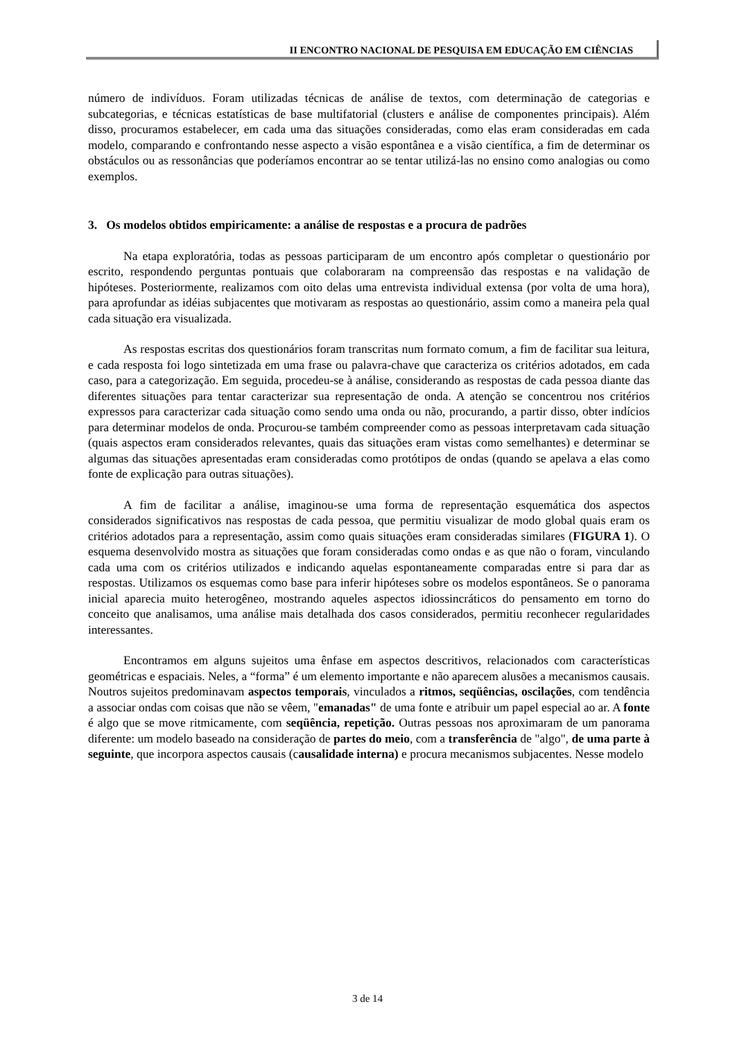II ENCONTRO NACIONAL DE PESQUISA EM EDUCAÇÃO EM CIÊNCIAS
número de indivíduos. Foram utilizadas técnicas de análise de textos, com determinação de categorias e subcategorias, e técnicas estatísticas de base multifatorial (clusters e análise de componentes principais). Além disso, procuramos estabelecer, em cada uma das situações consideradas, como elas eram consideradas em cada modelo, comparando e confrontando nesse aspecto a visão espontânea e a visão científica, a fim de determinar os obstáculos ou as ressonâncias que poderíamos encontrar ao se tentar utilizá-las no ensino como analogias ou como exemplos.
3. Os modelos obtidos empiricamente: a análise de respostas e a procura de padrões
Na etapa exploratória, todas as pessoas participaram de um encontro após completar o questionário por escrito, respondendo perguntas pontuais que colaboraram na compreensão das respostas e na validação de hipóteses. Posteriormente, realizamos com oito delas uma entrevista individual extensa (por volta de uma hora), para aprofundar as idéias subjacentes que motivaram as respostas ao questionário, assim como a maneira pela qual cada situação era visualizada.
As respostas escritas dos questionários foram transcritas num formato comum, a fim de facilitar sua leitura, e cada resposta foi logo sintetizada em uma frase ou palavra-chave que caracteriza os critérios adotados, em cada caso, para a categorização. Em seguida, procedeu-se à análise, considerando as respostas de cada pessoa diante das diferentes situações para tentar caracterizar sua representação de onda. A atenção se concentrou nos critérios expressos para caracterizar cada situação como sendo uma onda ou não, procurando, a partir disso, obter indícios para determinar modelos de onda. Procurou-se também compreender como as pessoas interpretavam cada situação (quais aspectos eram considerados relevantes, quais das situações eram vistas como semelhantes) e determinar se algumas das situações apresentadas eram consideradas como protótipos de ondas (quando se apelava a elas como fonte de explicação para outras situações).
A fim de facilitar a análise, imaginou-se uma forma de representação esquemática dos aspectos considerados significativos nas respostas de cada pessoa, que permitiu visualizar de modo global quais eram os critérios adotados para a representação, assim como quais situações eram consideradas similares (FIGURA 1). O esquema desenvolvido mostra as situações que foram consideradas como ondas e as que não o foram, vinculando cada uma com os critérios utilizados e indicando aquelas espontaneamente comparadas entre si para dar as respostas. Utilizamos os esquemas como base para inferir hipóteses sobre os modelos espontâneos. Se o panorama inicial aparecia muito heterogêneo, mostrando aqueles aspectos idiossincráticos do pensamento em torno do conceito que analisamos, uma análise mais detalhada dos casos considerados, permitiu reconhecer regularidades interessantes.
Encontramos em alguns sujeitos uma ênfase em aspectos descritivos, relacionados com características geométricas e espaciais. Neles, a “forma” é um elemento importante e não aparecem alusões a mecanismos causais. Noutros sujeitos predominavam aspectos temporais, vinculados a ritmos, seqüências, oscilações, com tendência a associar ondas com coisas que não se vêem, "emanadas" de uma fonte e atribuir um papel especial ao ar. A fonte é algo que se move ritmicamente, com seqüência, repetição. Outras pessoas nos aproximaram de um panorama diferente: um modelo baseado na consideração de partes do meio, com a transferência de "algo", de uma parte à seguinte, que incorpora aspectos causais (causalidade interna) e procura mecanismos subjacentes. Nesse modelo
3 de 14